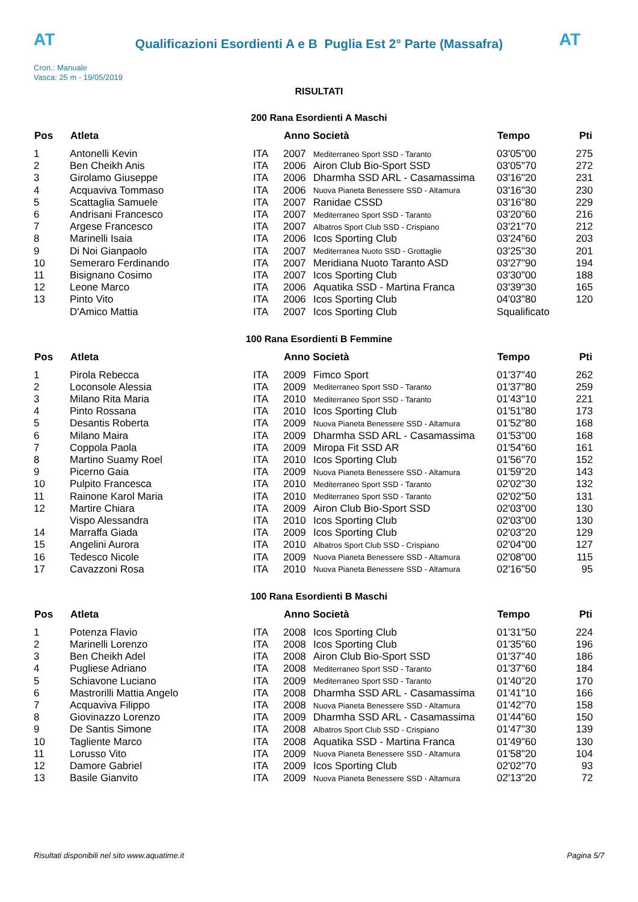AT
Qualificazioni Esordienti A e B Puglia Est 2° Parte (Massafra)
AT
Cron.: Manuale
Vasca: 25 m - 19/05/2019
RISULTATI
200 Rana Esordienti A Maschi
| Pos | Atleta | | Anno Società | | Tempo | Pti |
| --- | --- | --- | --- | --- | --- | --- |
| 1 | Antonelli Kevin | ITA | 2007 | Mediterraneo Sport SSD - Taranto | 03'05"00 | 275 |
| 2 | Ben Cheikh Anis | ITA | 2006 | Airon Club Bio-Sport SSD | 03'05"70 | 272 |
| 3 | Girolamo Giuseppe | ITA | 2006 | Dharmha SSD ARL - Casamassima | 03'16"20 | 231 |
| 4 | Acquaviva Tommaso | ITA | 2006 | Nuova Pianeta Benessere SSD - Altamura | 03'16"30 | 230 |
| 5 | Scattaglia Samuele | ITA | 2007 | Ranidae CSSD | 03'16"80 | 229 |
| 6 | Andrisani Francesco | ITA | 2007 | Mediterraneo Sport SSD - Taranto | 03'20"60 | 216 |
| 7 | Argese Francesco | ITA | 2007 | Albatros Sport Club SSD - Crispiano | 03'21"70 | 212 |
| 8 | Marinelli Isaia | ITA | 2006 | Icos Sporting Club | 03'24"60 | 203 |
| 9 | Di Noi Gianpaolo | ITA | 2007 | Mediterranea Nuoto SSD - Grottaglie | 03'25"30 | 201 |
| 10 | Semeraro Ferdinando | ITA | 2007 | Meridiana Nuoto Taranto ASD | 03'27"90 | 194 |
| 11 | Bisignano Cosimo | ITA | 2007 | Icos Sporting Club | 03'30"00 | 188 |
| 12 | Leone Marco | ITA | 2006 | Aquatika SSD - Martina Franca | 03'39"30 | 165 |
| 13 | Pinto Vito | ITA | 2006 | Icos Sporting Club | 04'03"80 | 120 |
| | D'Amico Mattia | ITA | 2007 | Icos Sporting Club | Squalificato | |
100 Rana Esordienti B Femmine
| Pos | Atleta | | Anno Società | | Tempo | Pti |
| --- | --- | --- | --- | --- | --- | --- |
| 1 | Pirola Rebecca | ITA | 2009 | Fimco Sport | 01'37"40 | 262 |
| 2 | Loconsole Alessia | ITA | 2009 | Mediterraneo Sport SSD - Taranto | 01'37"80 | 259 |
| 3 | Milano Rita Maria | ITA | 2010 | Mediterraneo Sport SSD - Taranto | 01'43"10 | 221 |
| 4 | Pinto Rossana | ITA | 2010 | Icos Sporting Club | 01'51"80 | 173 |
| 5 | Desantis Roberta | ITA | 2009 | Nuova Pianeta Benessere SSD - Altamura | 01'52"80 | 168 |
| 6 | Milano Maira | ITA | 2009 | Dharmha SSD ARL - Casamassima | 01'53"00 | 168 |
| 7 | Coppola Paola | ITA | 2009 | Miropa Fit SSD AR | 01'54"60 | 161 |
| 8 | Martino Suamy Roel | ITA | 2010 | Icos Sporting Club | 01'56"70 | 152 |
| 9 | Picerno Gaia | ITA | 2009 | Nuova Pianeta Benessere SSD - Altamura | 01'59"20 | 143 |
| 10 | Pulpito Francesca | ITA | 2010 | Mediterraneo Sport SSD - Taranto | 02'02"30 | 132 |
| 11 | Rainone Karol Maria | ITA | 2010 | Mediterraneo Sport SSD - Taranto | 02'02"50 | 131 |
| 12 | Martire Chiara | ITA | 2009 | Airon Club Bio-Sport SSD | 02'03"00 | 130 |
| | Vispo Alessandra | ITA | 2010 | Icos Sporting Club | 02'03"00 | 130 |
| 14 | Marraffa Giada | ITA | 2009 | Icos Sporting Club | 02'03"20 | 129 |
| 15 | Angelini Aurora | ITA | 2010 | Albatros Sport Club SSD - Crispiano | 02'04"00 | 127 |
| 16 | Tedesco Nicole | ITA | 2009 | Nuova Pianeta Benessere SSD - Altamura | 02'08"00 | 115 |
| 17 | Cavazzoni Rosa | ITA | 2010 | Nuova Pianeta Benessere SSD - Altamura | 02'16"50 | 95 |
100 Rana Esordienti B Maschi
| Pos | Atleta | | Anno Società | | Tempo | Pti |
| --- | --- | --- | --- | --- | --- | --- |
| 1 | Potenza Flavio | ITA | 2008 | Icos Sporting Club | 01'31"50 | 224 |
| 2 | Marinelli Lorenzo | ITA | 2008 | Icos Sporting Club | 01'35"60 | 196 |
| 3 | Ben Cheikh Adel | ITA | 2008 | Airon Club Bio-Sport SSD | 01'37"40 | 186 |
| 4 | Pugliese Adriano | ITA | 2008 | Mediterraneo Sport SSD - Taranto | 01'37"60 | 184 |
| 5 | Schiavone Luciano | ITA | 2009 | Mediterraneo Sport SSD - Taranto | 01'40"20 | 170 |
| 6 | Mastrorilli Mattia Angelo | ITA | 2008 | Dharmha SSD ARL - Casamassima | 01'41"10 | 166 |
| 7 | Acquaviva Filippo | ITA | 2008 | Nuova Pianeta Benessere SSD - Altamura | 01'42"70 | 158 |
| 8 | Giovinazzo Lorenzo | ITA | 2009 | Dharmha SSD ARL - Casamassima | 01'44"60 | 150 |
| 9 | De Santis Simone | ITA | 2008 | Albatros Sport Club SSD - Crispiano | 01'47"30 | 139 |
| 10 | Tagliente Marco | ITA | 2008 | Aquatika SSD - Martina Franca | 01'49"60 | 130 |
| 11 | Lorusso Vito | ITA | 2009 | Nuova Pianeta Benessere SSD - Altamura | 01'58"20 | 104 |
| 12 | Damore Gabriel | ITA | 2009 | Icos Sporting Club | 02'02"70 | 93 |
| 13 | Basile Gianvito | ITA | 2009 | Nuova Pianeta Benessere SSD - Altamura | 02'13"20 | 72 |
Risultati disponibili nel sito www.aquatime.it Pagina 5/7